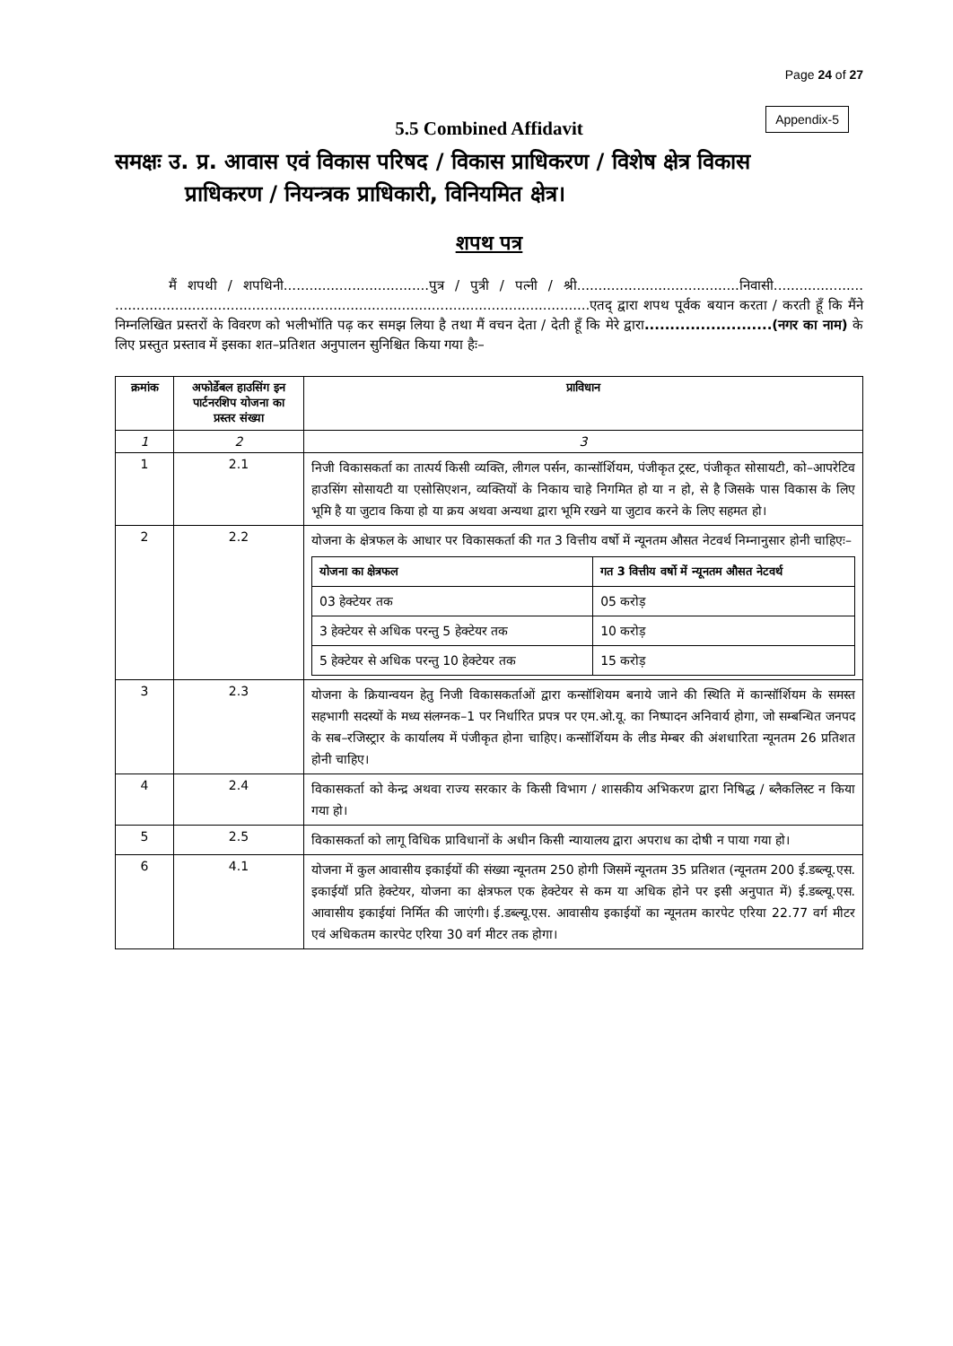Page 24 of 27
Appendix-5
5.5 Combined Affidavit
समक्षः उ. प्र. आवास एवं विकास परिषद / विकास प्राधिकरण / विशेष क्षेत्र विकास
प्राधिकरण / नियन्त्रक प्राधिकारी, विनियमित क्षेत्र।
शपथ पत्र
मैं शपथी / शपथिनी..................................पुत्र / पुत्री / पत्नी / श्री......................................निवासी..................... ...............................................................................................................एतद् द्वारा शपथ पूर्वक बयान करता / करती हूँ कि मैंने निम्नलिखित प्रस्तरों के विवरण को भलीभॉति पढ़ कर समझ लिया है तथा मैं वचन देता / देती हूँ कि मेरे द्वारा.........................(नगर का नाम) के लिए प्रस्तुत प्रस्ताव में इसका शत–प्रतिशत अनुपालन सुनिश्चित किया गया हैः–
| क्रमांक | अफोर्डेबल हाउसिंग इन पार्टनरशिप योजना का प्रस्तर संख्या | प्राविधान |
| --- | --- | --- |
| 1 | 2 | 3 |
| 1 | 2.1 | निजी विकासकर्ता का तात्पर्य किसी व्यक्ति, लीगल पर्सन, कान्सॉर्शियम, पंजीकृत ट्रस्ट, पंजीकृत सोसायटी, को–आपरेटिव हाउसिंग सोसायटी या एसोसिएशन, व्यक्तियों के निकाय चाहे निगमित हो या न हो, से है जिसके पास विकास के लिए भूमि है या जुटाव किया हो या क्रय अथवा अन्यथा द्वारा भूमि रखने या जुटाव करने के लिए सहमत हो। |
| 2 | 2.2 | योजना के क्षेत्रफल के आधार पर विकासकर्ता की गत 3 वित्तीय वर्षो में न्यूनतम औसत नेटवर्थ निम्नानुसार होनी चाहिएः– / योजना का क्षेत्रफल / गत 3 वित्तीय वर्षो में न्यूनतम औसत नेटवर्थ / / --- / --- / / 03 हेक्टेयर तक / 05 करोड़ / / 3 हेक्टेयर से अधिक परन्तु 5 हेक्टेयर तक / 10 करोड़ / / 5 हेक्टेयर से अधिक परन्तु 10 हेक्टेयर तक / 15 करोड़ / |
| 3 | 2.3 | योजना के क्रियान्वयन हेतु निजी विकासकर्ताओं द्वारा कन्सॉशियम बनाये जाने की स्थिति में कान्सॉर्शियम के समस्त सहभागी सदस्यों के मध्य संलग्नक–1 पर निर्धारित प्रपत्र पर एम.ओ.यू. का निष्पादन अनिवार्य होगा, जो सम्बन्धित जनपद के सब–रजिस्ट्रार के कार्यालय में पंजीकृत होना चाहिए। कन्सॉर्शियम के लीड मेम्बर की अंशधारिता न्यूनतम 26 प्रतिशत होनी चाहिए। |
| 4 | 2.4 | विकासकर्ता को केन्द्र अथवा राज्य सरकार के किसी विभाग / शासकीय अभिकरण द्वारा निषिद्ध / ब्लैकलिस्ट न किया गया हो। |
| 5 | 2.5 | विकासकर्ता को लागू विधिक प्राविधानों के अधीन किसी न्यायालय द्वारा अपराध का दोषी न पाया गया हो। |
| 6 | 4.1 | योजना में कुल आवासीय इकाईयों की संख्या न्यूनतम 250 होगी जिसमें न्यूनतम 35 प्रतिशत (न्यूनतम 200 ई.डब्ल्यू.एस. इकाईयॉ प्रति हेक्टेयर, योजना का क्षेत्रफल एक हेक्टेयर से कम या अधिक होने पर इसी अनुपात में) ई.डब्ल्यू.एस. आवासीय इकाईयां निर्मित की जाएंगी। ई.डब्ल्यू.एस. आवासीय इकाईयों का न्यूनतम कारपेट एरिया 22.77 वर्ग मीटर एवं अधिकतम कारपेट एरिया 30 वर्ग मीटर तक होगा। |